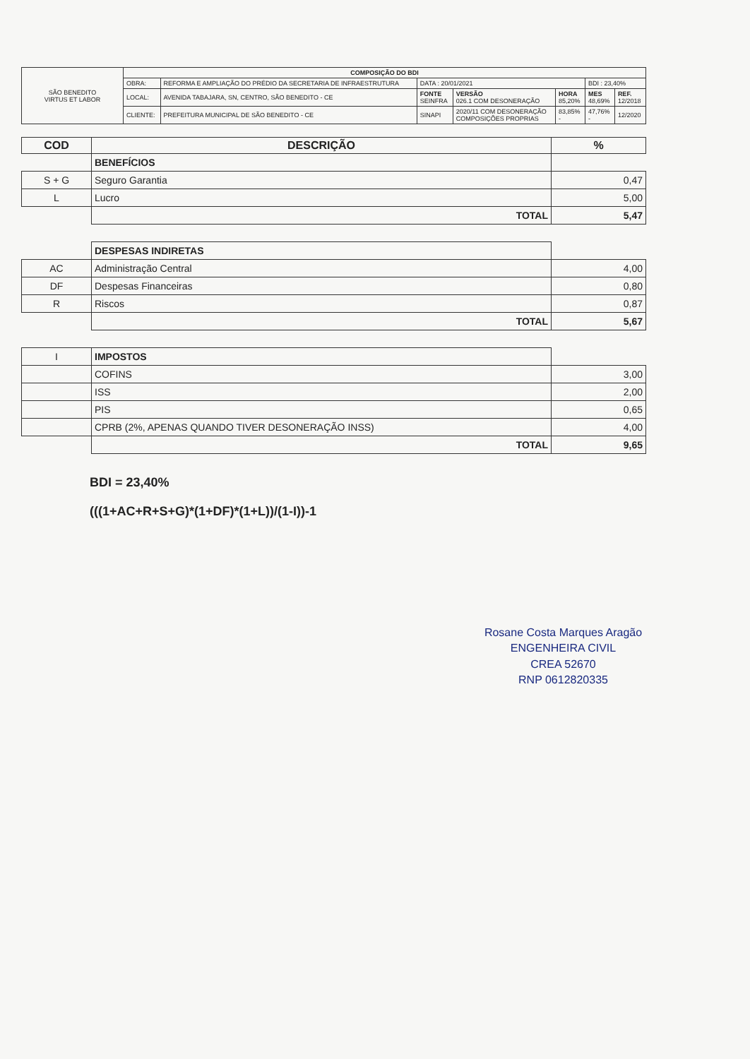| SÃO BENEDITO VIRTUS ET LABOR | COMPOSIÇÃO DO BDI | | | | | | |
| | OBRA: | REFORMA E AMPLIAÇÃO DO PRÉDIO DA SECRETARIA DE INFRAESTRUTURA | DATA : 20/01/2021 | | | BDI : 23,40% | |
| | LOCAL: | AVENIDA TABAJARA, SN, CENTRO, SÃO BENEDITO - CE | FONTE SEINFRA | VERSÃO 026.1 COM DESONERAÇÃO | HORA 85,20% | MES 48,69% | REF. 12/2018 |
| | CLIENTE: | PREFEITURA MUNICIPAL DE SÃO BENEDITO - CE | SINAPI | 2020/11 COM DESONERAÇÃO COMPOSIÇÕES PROPRIAS | 83,85% - | 47,76% - | 12/2020 |
| COD | DESCRIÇÃO | % |
| --- | --- | --- |
| | BENEFÍCIOS | |
| S + G | Seguro Garantia | 0,47 |
| L | Lucro | 5,00 |
| | TOTAL | 5,47 |
| | DESPESAS INDIRETAS | |
| AC | Administração Central | 4,00 |
| DF | Despesas Financeiras | 0,80 |
| R | Riscos | 0,87 |
| | TOTAL | 5,67 |
| I | IMPOSTOS | |
| | COFINS | 3,00 |
| | ISS | 2,00 |
| | PIS | 0,65 |
| | CPRB (2%, APENAS QUANDO TIVER DESONERAÇÃO INSS) | 4,00 |
| | TOTAL | 9,65 |
BDI = 23,40%
(((1+AC+R+S+G)*(1+DF)*(1+L))/(1-I))-1
Rosane Costa Marques Aragão
ENGENHEIRA CIVIL
CREA 52670
RNP 0612820335